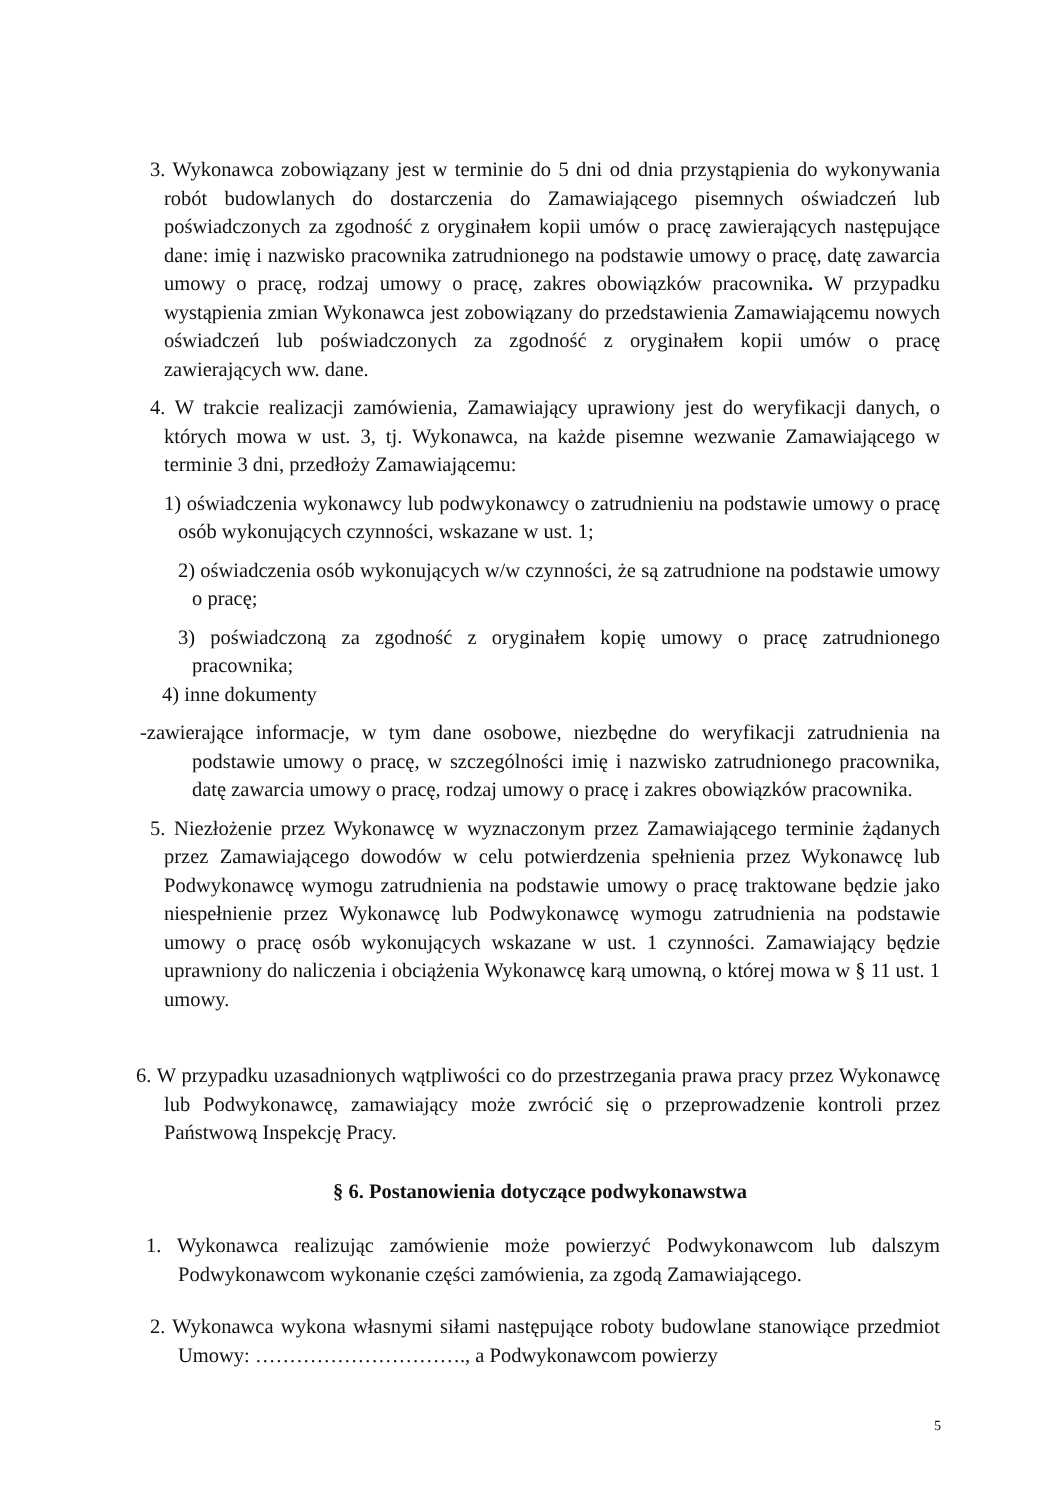3. Wykonawca zobowiązany jest w terminie do 5 dni od dnia przystąpienia do wykonywania robót budowlanych do dostarczenia do Zamawiającego pisemnych oświadczeń lub poświadczonych za zgodność z oryginałem kopii umów o pracę zawierających następujące dane: imię i nazwisko pracownika zatrudnionego na podstawie umowy o pracę, datę zawarcia umowy o pracę, rodzaj umowy o pracę, zakres obowiązków pracownika. W przypadku wystąpienia zmian Wykonawca jest zobowiązany do przedstawienia Zamawiającemu nowych oświadczeń lub poświadczonych za zgodność z oryginałem kopii umów o pracę zawierających ww. dane.
4. W trakcie realizacji zamówienia, Zamawiający uprawiony jest do weryfikacji danych, o których mowa w ust. 3, tj. Wykonawca, na każde pisemne wezwanie Zamawiającego w terminie 3 dni, przedłoży Zamawiającemu:
1) oświadczenia wykonawcy lub podwykonawcy o zatrudnieniu na podstawie umowy o pracę osób wykonujących czynności, wskazane w ust. 1;
2) oświadczenia osób wykonujących w/w czynności, że są zatrudnione na podstawie umowy o pracę;
3) poświadczoną za zgodność z oryginałem kopię umowy o pracę zatrudnionego pracownika;
4) inne dokumenty
-zawierające informacje, w tym dane osobowe, niezbędne do weryfikacji zatrudnienia na podstawie umowy o pracę, w szczególności imię i nazwisko zatrudnionego pracownika, datę zawarcia umowy o pracę, rodzaj umowy o pracę i zakres obowiązków pracownika.
5. Niezłożenie przez Wykonawcę w wyznaczonym przez Zamawiającego terminie żądanych przez Zamawiającego dowodów w celu potwierdzenia spełnienia przez Wykonawcę lub Podwykonawcę wymogu zatrudnienia na podstawie umowy o pracę traktowane będzie jako niespełnienie przez Wykonawcę lub Podwykonawcę wymogu zatrudnienia na podstawie umowy o pracę osób wykonujących wskazane w ust. 1 czynności. Zamawiający będzie uprawniony do naliczenia i obciążenia Wykonawcę karą umowną, o której mowa w § 11 ust. 1 umowy.
6. W przypadku uzasadnionych wątpliwości co do przestrzegania prawa pracy przez Wykonawcę lub Podwykonawcę, zamawiający może zwrócić się o przeprowadzenie kontroli przez Państwową Inspekcję Pracy.
§ 6. Postanowienia dotyczące podwykonawstwa
1. Wykonawca realizując zamówienie może powierzyć Podwykonawcom lub dalszym Podwykonawcom wykonanie części zamówienia, za zgodą Zamawiającego.
2. Wykonawca wykona własnymi siłami następujące roboty budowlane stanowiące przedmiot Umowy: …………………………., a Podwykonawcom powierzy
5